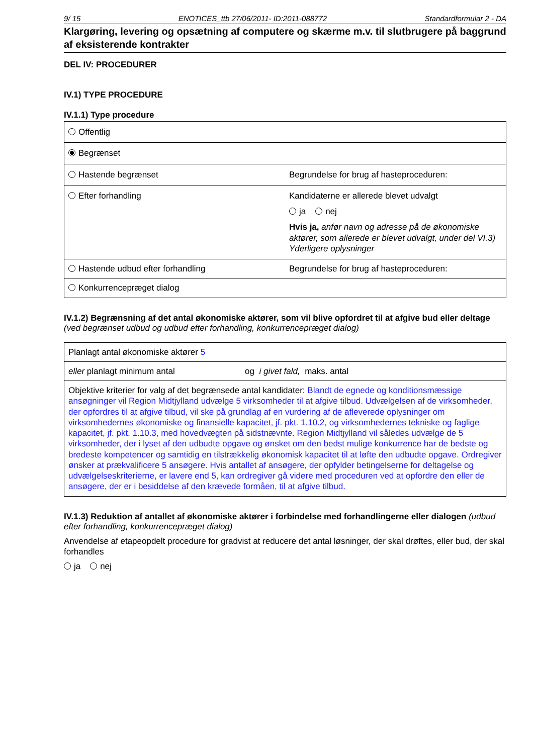9/ 15 ENOTICES_ttb 27/06/2011- ID:2011-088772 Standardformular 2 - DA
Klargøring, levering og opsætning af computere og skærme m.v. til slutbrugere på baggrund af eksisterende kontrakter
DEL IV: PROCEDURER
IV.1) TYPE PROCEDURE
IV.1.1) Type procedure
| Offentlig | |
| Begrænset | |
| Hastende begrænset | Begrundelse for brug af hasteproceduren: |
| Efter forhandling | Kandidaterne er allerede blevet udvalgt ja nej Hvis ja, anfør navn og adresse på de økonomiske aktører, som allerede er blevet udvalgt, under del VI.3) Yderligere oplysninger |
| Hastende udbud efter forhandling | Begrundelse for brug af hasteproceduren: |
| Konkurrencepræget dialog | |
IV.1.2) Begrænsning af det antal økonomiske aktører, som vil blive opfordret til at afgive bud eller deltage (ved begrænset udbud og udbud efter forhandling, konkurrencepræget dialog)
| Planlagt antal økonomiske aktører 5 | |
| eller planlagt minimum antal | og i givet fald, maks. antal |
| Objektive kriterier for valg af det begrænsede antal kandidater: Blandt de egnede og konditionsmæssige ansøgninger vil Region Midtjylland udvælge 5 virksomheder til at afgive tilbud. Udvælgelsen af de virksomheder, der opfordres til at afgive tilbud, vil ske på grundlag af en vurdering af de afleverede oplysninger om virksomhedernes økonomiske og finansielle kapacitet, jf. pkt. 1.10.2, og virksomhedernes tekniske og faglige kapacitet, jf. pkt. 1.10.3, med hovedvægten på sidstnævnte. Region Midtjylland vil således udvælge de 5 virksomheder, der i lyset af den udbudte opgave og ønsket om den bedst mulige konkurrence har de bedste og bredeste kompetencer og samtidig en tilstrækkelig økonomisk kapacitet til at løfte den udbudte opgave. Ordregiver ønsker at prækvalificere 5 ansøgere. Hvis antallet af ansøgere, der opfylder betingelserne for deltagelse og udvælgelseskriterierne, er lavere end 5, kan ordregiver gå videre med proceduren ved at opfordre den eller de ansøgere, der er i besiddelse af den krævede formåen, til at afgive tilbud. | |
IV.1.3) Reduktion af antallet af økonomiske aktører i forbindelse med forhandlingerne eller dialogen (udbud efter forhandling, konkurrencepræget dialog)
Anvendelse af etapeopdelt procedure for gradvist at reducere det antal løsninger, der skal drøftes, eller bud, der skal forhandles
ja nej